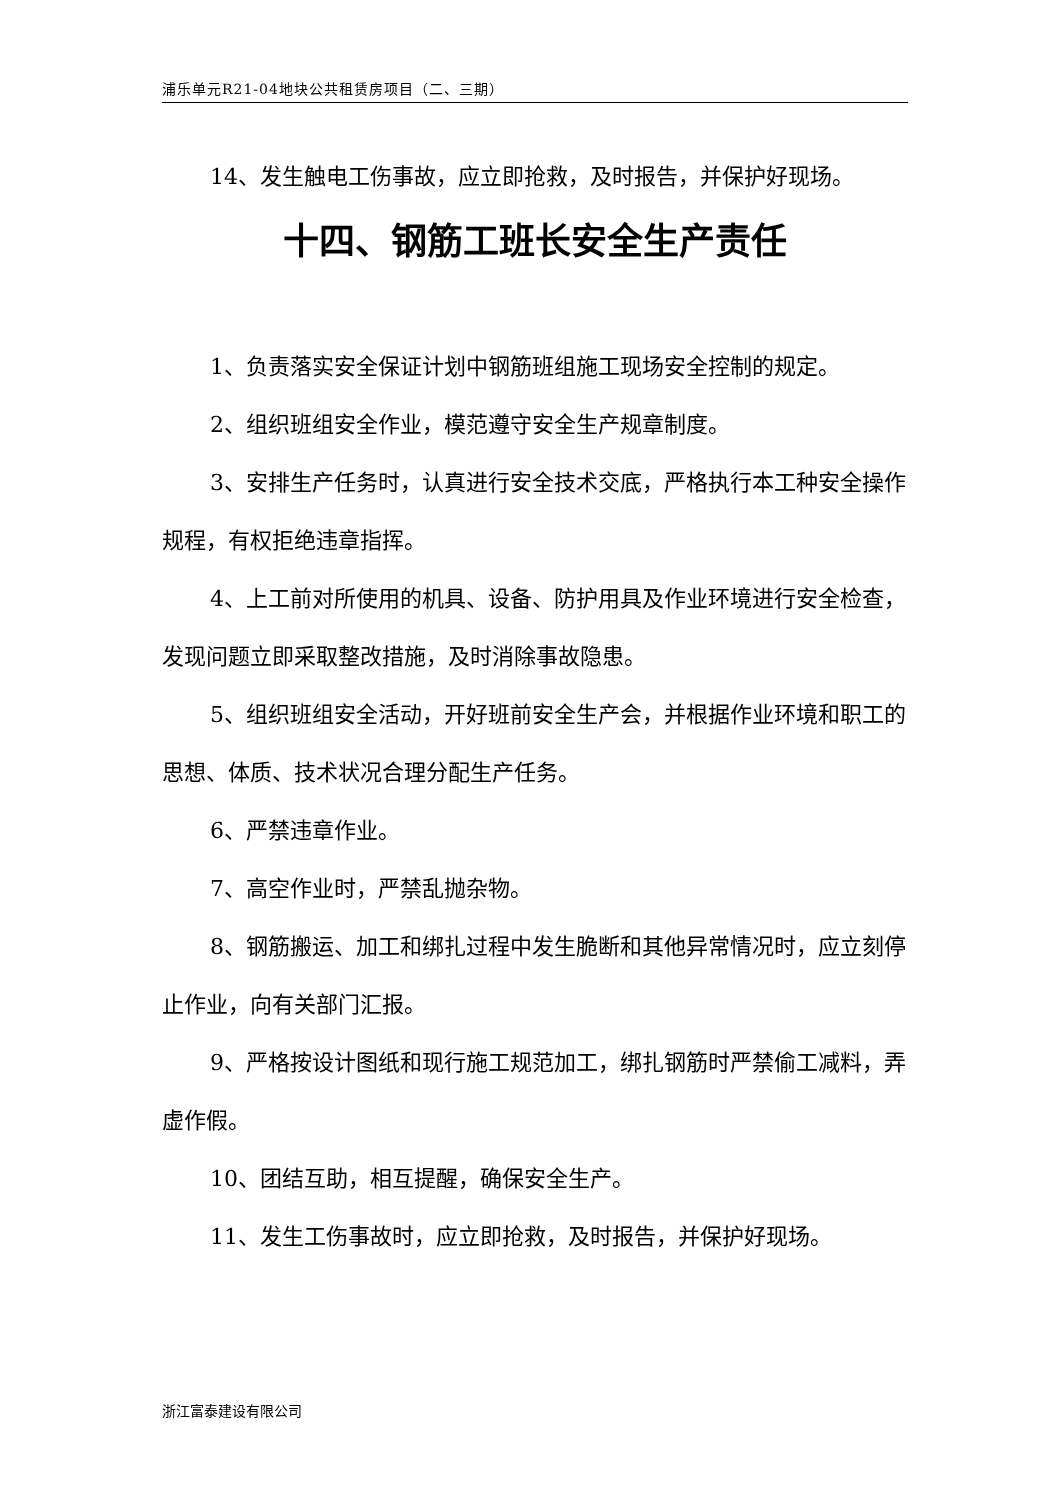浦乐单元R21-04地块公共租赁房项目（二、三期）
14、发生触电工伤事故，应立即抢救，及时报告，并保护好现场。
十四、钢筋工班长安全生产责任
1、负责落实安全保证计划中钢筋班组施工现场安全控制的规定。
2、组织班组安全作业，模范遵守安全生产规章制度。
3、安排生产任务时，认真进行安全技术交底，严格执行本工种安全操作规程，有权拒绝违章指挥。
4、上工前对所使用的机具、设备、防护用具及作业环境进行安全检查，发现问题立即采取整改措施，及时消除事故隐患。
5、组织班组安全活动，开好班前安全生产会，并根据作业环境和职工的思想、体质、技术状况合理分配生产任务。
6、严禁违章作业。
7、高空作业时，严禁乱抛杂物。
8、钢筋搬运、加工和绑扎过程中发生脆断和其他异常情况时，应立刻停止作业，向有关部门汇报。
9、严格按设计图纸和现行施工规范加工，绑扎钢筋时严禁偷工减料，弄虚作假。
10、团结互助，相互提醒，确保安全生产。
11、发生工伤事故时，应立即抢救，及时报告，并保护好现场。
浙江富泰建设有限公司